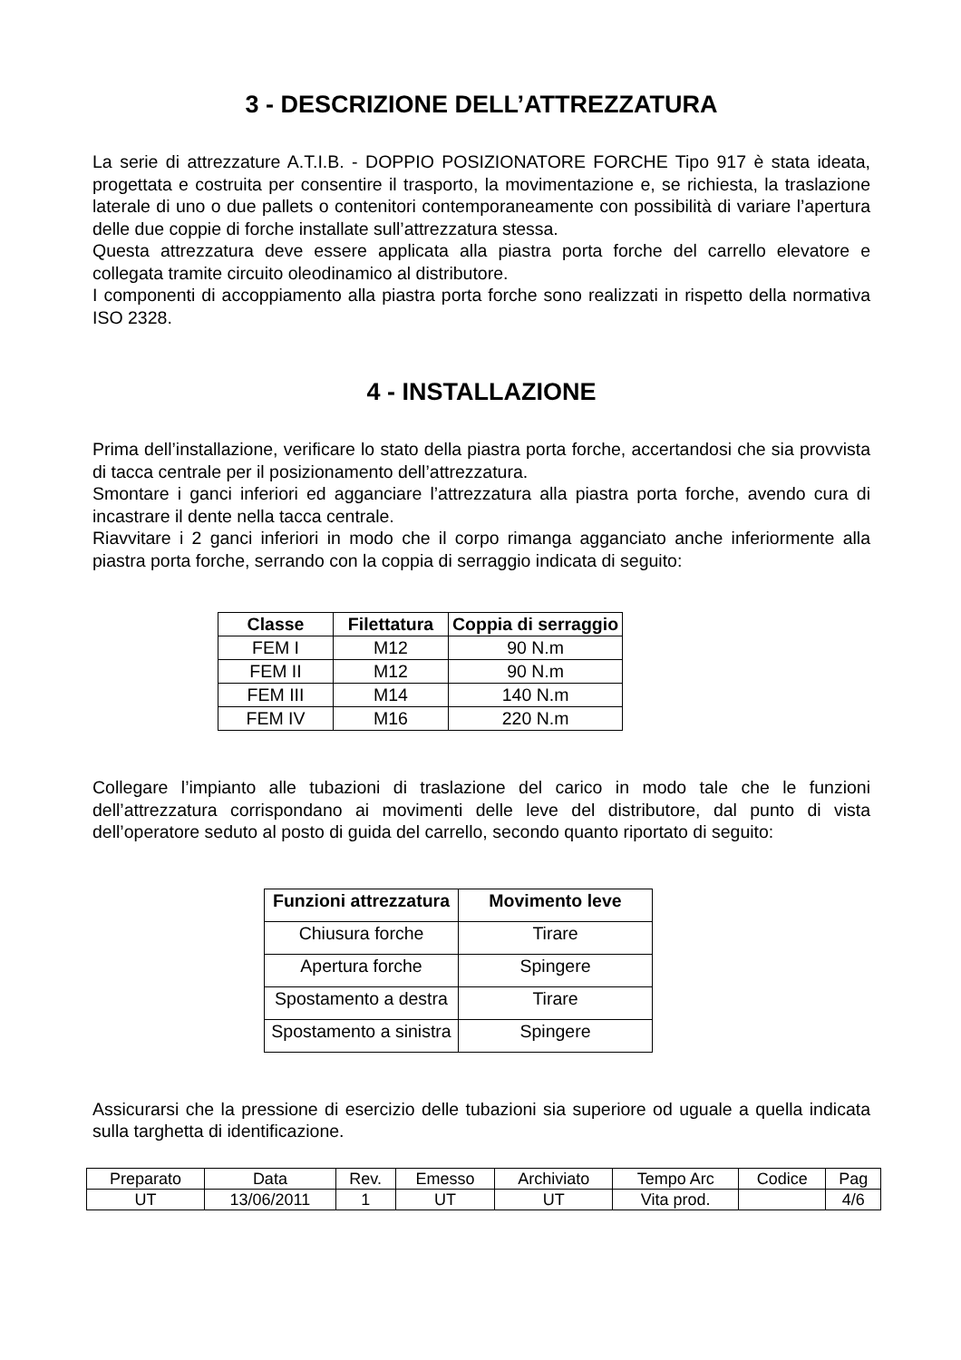3 - DESCRIZIONE DELL’ATTREZZATURA
La serie di attrezzature A.T.I.B. - DOPPIO POSIZIONATORE FORCHE Tipo 917 è stata ideata, progettata e costruita per consentire il trasporto, la movimentazione e, se richiesta, la traslazione laterale di uno o due pallets o contenitori contemporaneamente con possibilità di variare l’apertura delle due coppie di forche installate sull’attrezzatura stessa.
Questa attrezzatura deve essere applicata alla piastra porta forche del carrello elevatore e collegata tramite circuito oleodinamico al distributore.
I componenti di accoppiamento alla piastra porta forche sono realizzati in rispetto della normativa ISO 2328.
4 - INSTALLAZIONE
Prima dell’installazione, verificare lo stato della piastra porta forche, accertandosi che sia provvista di tacca centrale per il posizionamento dell’attrezzatura.
Smontare i ganci inferiori ed agganciare l’attrezzatura alla piastra porta forche, avendo cura di incastrare il dente nella tacca centrale.
Riavvitare i 2 ganci inferiori in modo che il corpo rimanga agganciato anche inferiormente alla piastra porta forche, serrando con la coppia di serraggio indicata di seguito:
| Classe | Filettatura | Coppia di serraggio |
| --- | --- | --- |
| FEM I | M12 | 90 N.m |
| FEM II | M12 | 90 N.m |
| FEM III | M14 | 140 N.m |
| FEM IV | M16 | 220 N.m |
Collegare l’impianto alle tubazioni di traslazione del carico in modo tale che le funzioni dell’attrezzatura corrispondano ai movimenti delle leve del distributore, dal punto di vista dell’operatore seduto al posto di guida del carrello, secondo quanto riportato di seguito:
| Funzioni attrezzatura | Movimento leve |
| --- | --- |
| Chiusura forche | Tirare |
| Apertura forche | Spingere |
| Spostamento a destra | Tirare |
| Spostamento a sinistra | Spingere |
Assicurarsi che la pressione di esercizio delle tubazioni sia superiore od uguale a quella indicata sulla targhetta di identificazione.
| Preparato | Data | Rev. | Emesso | Archiviato | Tempo Arc | Codice | Pag |
| UT | 13/06/2011 | 1 | UT | UT | Vita prod. | | 4/6 |